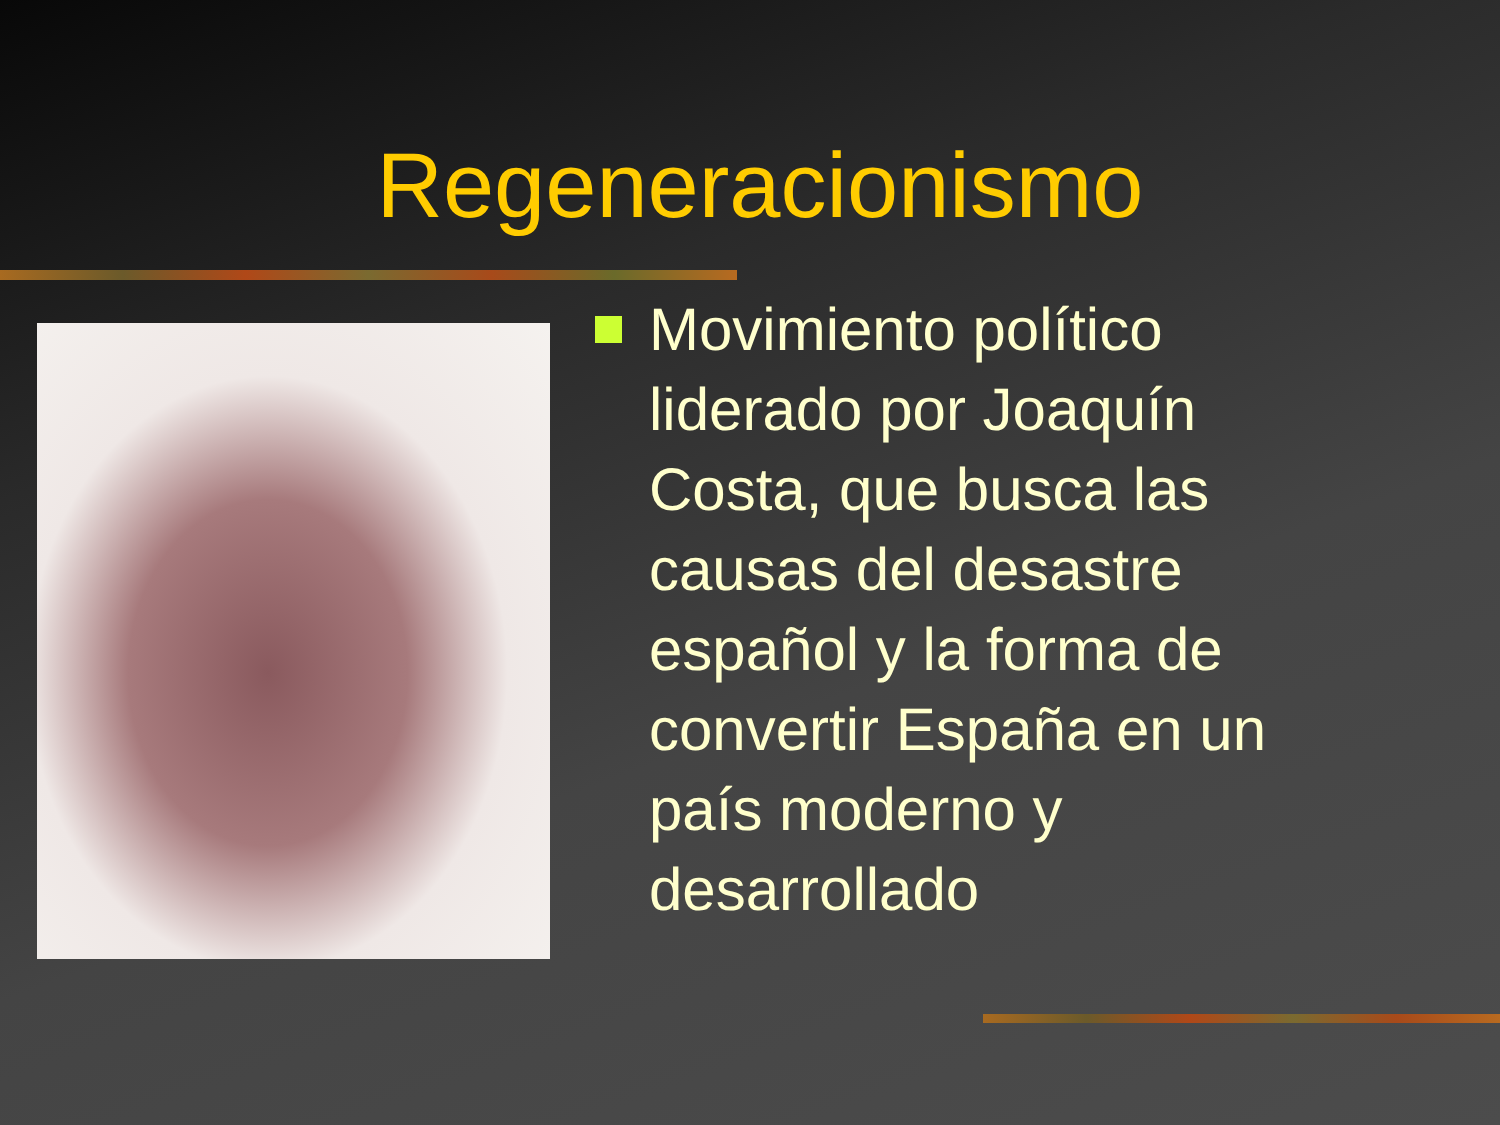Regeneracionismo
Movimiento político liderado por Joaquín Costa, que busca las causas del desastre español y la forma de convertir España en un país moderno y desarrollado